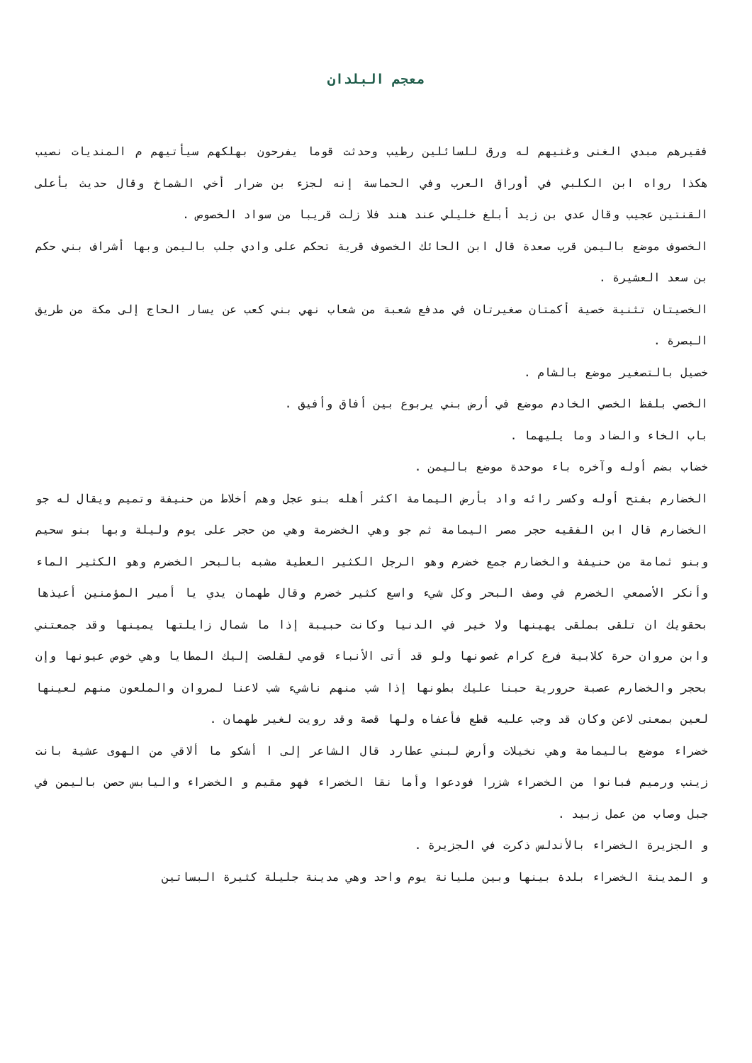معجم البلدان
فقيرهم مبدي الغنى وغنيهم له ورق للسائلين رطيب وحدثت قوما يفرحون بهلكهم سيأتيهم م المنديات نصيب هكذا رواه ابن الكلبي في أوراق العرب وفي الحماسة إنه لجزء بن ضرار أخي الشماخ وقال حديث بأعلى القنتين عجيب وقال عدي بن زيد أبلغ خليلي عند هند فلا زلت قريبا من سواد الخصوص .
الخصوف موضع باليمن قرب صعدة قال ابن الحائك الخصوف قرية تحكم على وادي جلب باليمن وبها أشراف بني حكم بن سعد العشيرة .
الخصيتان تثنية خصية أكمتان صغيرتان في مدفع شعبة من شعاب نهي بني كعب عن يسار الحاج إلى مكة من طريق البصرة .
خصيل بالتصغير موضع بالشام .
الخصي بلفظ الخصي الخادم موضع في أرض بني يربوع بين أفاق وأفيق .
باب الخاء والضاد وما يليهما .
خضاب بضم أوله وآخره باء موحدة موضع باليمن .
الخضارم بفتح أوله وكسر رائه واد بأرض اليمامة اكثر أهله بنو عجل وهم أخلاط من حنيفة وتميم ويقال له جو الخضارم قال ابن الفقيه حجر مصر اليمامة ثم جو وهي الخضرمة وهي من حجر على يوم وليلة وبها بنو سحيم وبنو ثمامة من حنيفة والخضارم جمع خضرم وهو الرجل الكثير العطية مشبه بالبحر الخضرم وهو الكثير الماء وأنكر الأصمعي الخضرم في وصف البحر وكل شيء واسع كثير خضرم وقال طهمان يدي يا أمير المؤمنين أعيذها بحقويك ان تلقى بملقى يهينها ولا خير في الدنيا وكانت حبيبة إذا ما شمال زايلتها يمينها وقد جمعتني وابن مروان حرة كلابية فرع كرام غصونها ولو قد أتى الأنباء قومي لقلصت إليك المطايا وهي خوص عيونها وإن بحجر والخضارم عصبة حرورية حبنا عليك بطونها إذا شب منهم ناشيء شب لاعنا لمروان والملعون منهم لعينها لعين بمعنى لاعن وكان قد وجب عليه قطع فأعفاه ولها قصة وقد رويت لغير طهمان .
خضراء موضع باليمامة وهي نخيلات وأرض لبني عطارد قال الشاعر إلى ا أشكو ما ألاقي من الهوى عشية بانت زينب ورميم فبانوا من الخضراء شزرا فودعوا وأما نقا الخضراء فهو مقيم و الخضراء واليابس حصن باليمن في جبل وصاب من عمل زبيد .
و الجزيرة الخضراء بالأندلس ذكرت في الجزيرة .
و المدينة الخضراء بلدة بينها وبين مليانة يوم واحد وهي مدينة جليلة كثيرة البساتين